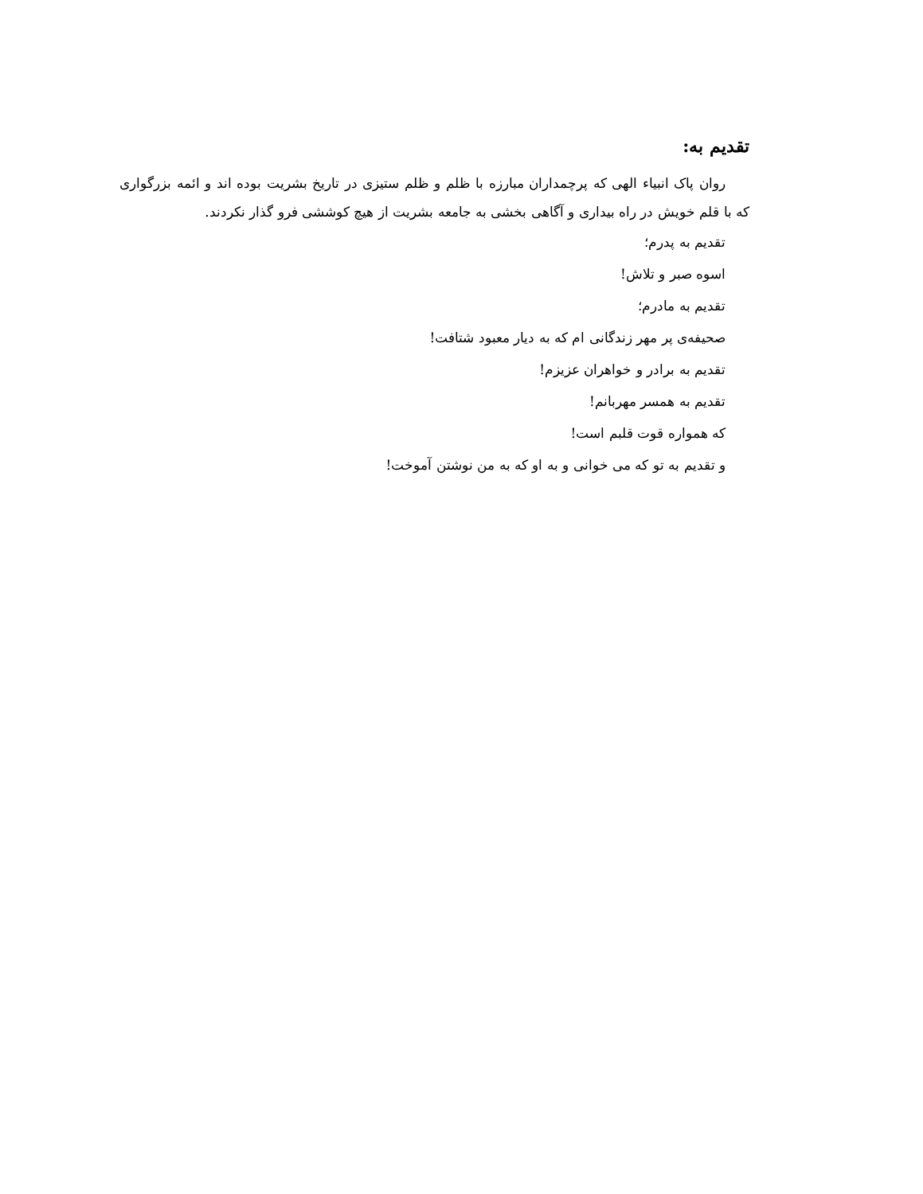تقدیم به:
روان پاک انبیاء الهی که پرچمداران مبارزه با ظلم و ظلم ستیزی در تاریخ بشریت بوده اند و ائمه بزرگواری که با قلم خویش در راه بیداری و آگاهی بخشی به جامعه بشریت از هیچ کوششی فرو گذار نکردند.
تقدیم به پدرم؛
اسوه صبر و تلاش!
تقدیم به مادرم؛
صحیفه‌ی پر مهر زندگانی ام که به دیار معبود شتافت!
تقدیم به برادر و خواهران عزیزم!
تقدیم به همسر مهربانم!
که همواره قوت قلبم است!
و تقدیم به تو که می خوانی و به او که به من نوشتن آموخت!